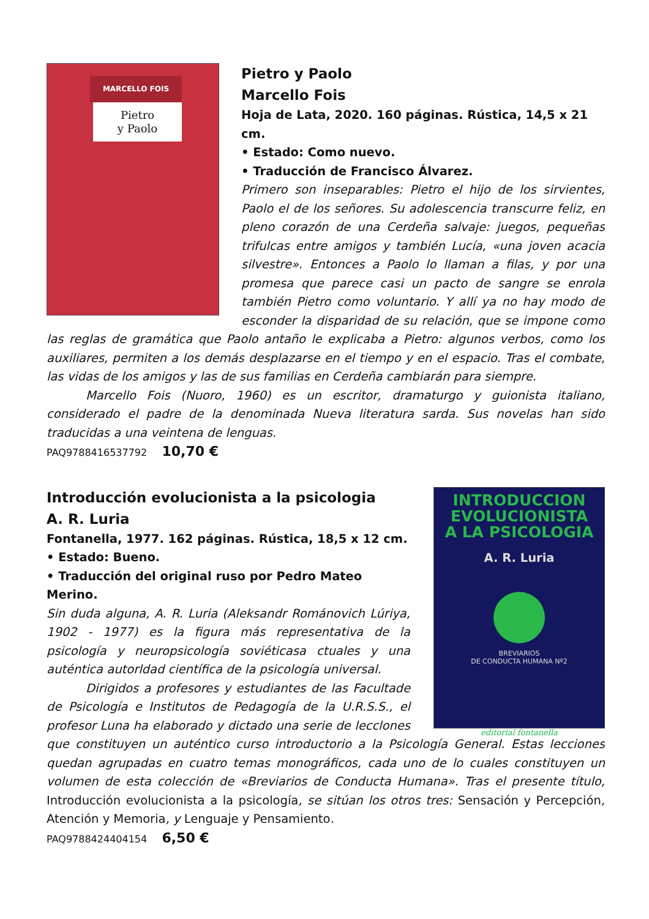MARCELLO FOIS
Pietro
y Paolo
Pietro y Paolo
Marcello Fois
Hoja de Lata, 2020. 160 páginas. Rústica, 14,5 x 21 cm.
• Estado: Como nuevo.
• Traducción de Francisco Álvarez.
Primero son inseparables: Pietro el hijo de los sirvientes, Paolo el de los señores. Su adolescencia transcurre feliz, en pleno corazón de una Cerdeña salvaje: juegos, pequeñas trifulcas entre amigos y también Lucía, «una joven acacia silvestre». Entonces a Paolo lo llaman a filas, y por una promesa que parece casi un pacto de sangre se enrola también Pietro como voluntario. Y allí ya no hay modo de esconder la disparidad de su relación, que se impone como las reglas de gramática que Paolo antaño le explicaba a Pietro: algunos verbos, como los auxiliares, permiten a los demás desplazarse en el tiempo y en el espacio. Tras el combate, las vidas de los amigos y las de sus familias en Cerdeña cambiarán para siempre.
Marcello Fois (Nuoro, 1960) es un escritor, dramaturgo y guionista italiano, considerado el padre de la denominada Nueva literatura sarda. Sus novelas han sido traducidas a una veintena de lenguas.
PAQ9788416537792 10,70 €
INTRODUCCION
EVOLUCIONISTA
A LA PSICOLOGIA
A. R. Luria
BREVIARIOS
DE CONDUCTA HUMANA Nº2
editorial fontanella
Introducción evolucionista a la psicologia
A. R. Luria
Fontanella, 1977. 162 páginas. Rústica, 18,5 x 12 cm.
• Estado: Bueno.
• Traducción del original ruso por Pedro Mateo Merino.
Sin duda alguna, A. R. Luria (Aleksandr Románovich Lúriya, 1902 - 1977) es la figura más representativa de la psicología y neuropsicología soviéticasa ctuales y una auténtica autorldad científica de la psicología universal.
Dirigidos a profesores y estudiantes de las Facultade de Psicología e Institutos de Pedagogía de la U.R.S.S., el profesor Luna ha elaborado y dictado una serie de lecclones que constituyen un auténtico curso introductorio a la Psicología General. Estas lecciones quedan agrupadas en cuatro temas monográficos, cada uno de lo cuales constituyen un volumen de esta colección de «Breviarios de Conducta Humana». Tras el presente título, Introducción evolucionista a la psicología, se sitúan los otros tres: Sensación y Percepción, Atención y Memoria, y Lenguaje y Pensamiento.
PAQ9788424404154 6,50 €